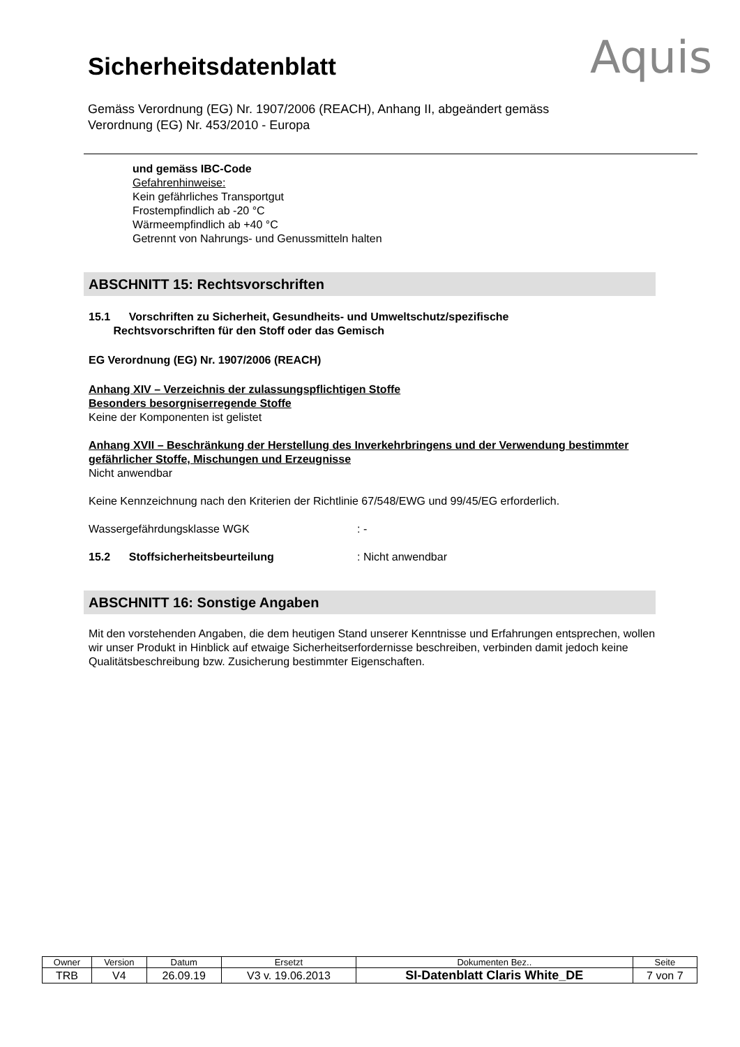Sicherheitsdatenblatt
Gemäss Verordnung (EG) Nr. 1907/2006 (REACH), Anhang II, abgeändert gemäss
Verordnung (EG) Nr. 453/2010 - Europa
Aquis
und gemäss IBC-Code
Gefahrenhinweise:
Kein gefährliches Transportgut
Frostempfindlich ab -20 °C
Wärmeempfindlich ab +40 °C
Getrennt von Nahrungs- und Genussmitteln halten
ABSCHNITT 15: Rechtsvorschriften
15.1 Vorschriften zu Sicherheit, Gesundheits- und Umweltschutz/spezifische
Rechtsvorschriften für den Stoff oder das Gemisch
EG Verordnung (EG) Nr. 1907/2006 (REACH)
Anhang XIV – Verzeichnis der zulassungspflichtigen Stoffe
Besonders besorgniserregende Stoffe
Keine der Komponenten ist gelistet
Anhang XVII – Beschränkung der Herstellung des Inverkehrbringens und der Verwendung bestimmter gefährlicher Stoffe, Mischungen und Erzeugnisse
Nicht anwendbar
Keine Kennzeichnung nach den Kriterien der Richtlinie 67/548/EWG und 99/45/EG erforderlich.
Wassergefährdungsklasse WGK: -
15.2 Stoffsicherheitsbeurteilung: Nicht anwendbar
ABSCHNITT 16: Sonstige Angaben
Mit den vorstehenden Angaben, die dem heutigen Stand unserer Kenntnisse und Erfahrungen entsprechen, wollen wir unser Produkt in Hinblick auf etwaige Sicherheitserfordernisse beschreiben, verbinden damit jedoch keine Qualitätsbeschreibung bzw. Zusicherung bestimmter Eigenschaften.
| Owner | Version | Datum | Ersetzt | Dokumenten Bez.. | Seite |
| --- | --- | --- | --- | --- | --- |
| TRB | V4 | 26.09.19 | V3 v. 19.06.2013 | SI-Datenblatt Claris White_DE | 7 von 7 |